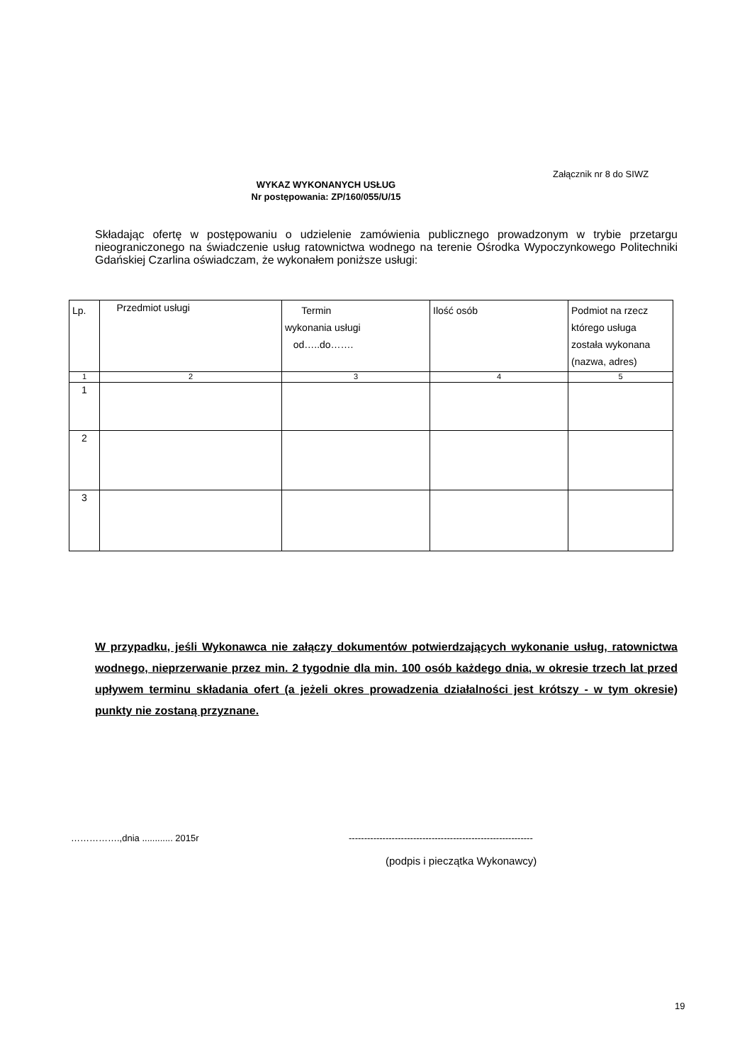Załącznik nr 8 do SIWZ
WYKAZ WYKONANYCH USŁUG
Nr postępowania: ZP/160/055/U/15
Składając ofertę w postępowaniu o udzielenie zamówienia publicznego prowadzonym w trybie przetargu nieograniczonego na świadczenie usług ratownictwa wodnego na terenie Ośrodka Wypoczynkowego Politechniki Gdańskiej Czarlina oświadczam, że wykonałem poniższe usługi:
| Lp. | Przedmiot usługi | Termin wykonania usługi od…..do……. | Ilość osób | Podmiot na rzecz którego usługa została wykonana (nazwa, adres) |
| --- | --- | --- | --- | --- |
| 1 | 2 | 3 | 4 | 5 |
| 1 | | | | |
| 2 | | | | |
| 3 | | | | |
W przypadku, jeśli Wykonawca nie załączy dokumentów potwierdzających wykonanie usług, ratownictwa wodnego, nieprzerwanie przez min. 2 tygodnie dla min. 100 osób każdego dnia, w okresie trzech lat przed upływem terminu składania ofert (a jeżeli okres prowadzenia działalności jest krótszy - w tym okresie) punkty nie zostaną przyznane.
…………….,dnia ............ 2015r
------------------------------------------------------------
(podpis i pieczątka Wykonawcy)
19